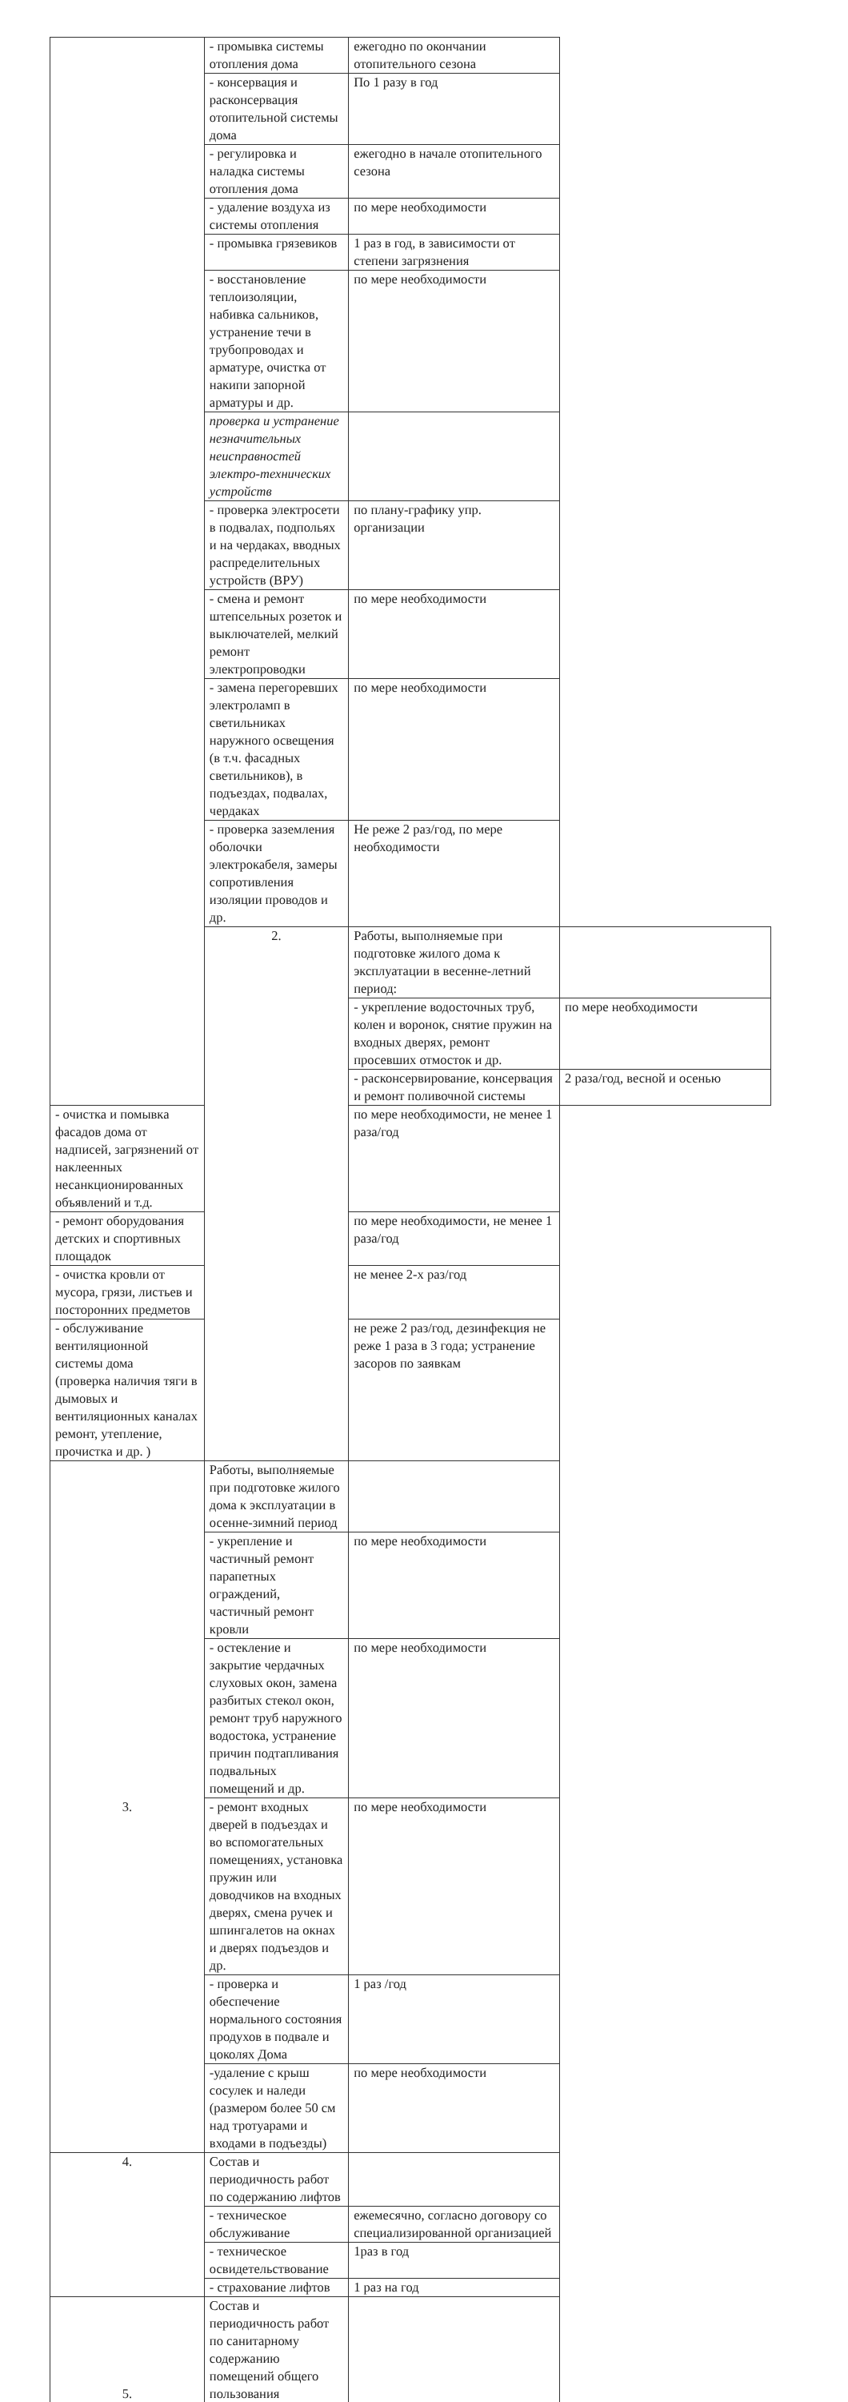| | - промывка системы отопления дома | ежегодно по окончании отопительного сезона | |
| | - консервация и расконсервация отопительной системы дома | По 1 разу в год | |
| | - регулировка и наладка системы отопления дома | ежегодно в начале отопительного сезона | |
| | - удаление воздуха из системы отопления | по мере необходимости | |
| | - промывка грязевиков | 1 раз в год, в зависимости от степени загрязнения | |
| | - восстановление теплоизоляции, набивка сальников, устранение течи в трубопроводах и арматуре, очистка от накипи запорной арматуры и др. | по мере необходимости | |
| | проверка и устранение незначительных неисправностей электро-технических устройств | | |
| | - проверка электросети в подвалах, подпольях и на чердаках, вводных распределительных устройств (ВРУ) | по плану-графику упр. организации | |
| | - смена и ремонт штепсельных розеток и выключателей, мелкий ремонт электропроводки | по мере необходимости | |
| | - замена перегоревших электроламп в светильниках наружного освещения (в т.ч. фасадных светильников), в подъездах, подвалах, чердаках | по мере необходимости | |
| | - проверка заземления оболочки электрокабеля, замеры сопротивления изоляции проводов и др. | Не реже 2 раз/год, по мере необходимости | |
| | 2. | Работы, выполняемые при подготовке жилого дома к эксплуатации в весенне-летний период: | |
| | | - укрепление водосточных труб, колен и воронок, снятие пружин на входных дверях, ремонт просевших отмосток и др. | по мере необходимости |
| | | - расконсервирование, консервация и ремонт поливочной системы | 2 раза/год, весной и осенью |
| - очистка и помывка фасадов дома от надписей, загрязнений от наклеенных несанкционированных объявлений и т.д. | | по мере необходимости, не менее 1 раза/год | |
| - ремонт оборудования детских и спортивных площадок | | по мере необходимости, не менее 1 раза/год | |
| - очистка кровли от мусора, грязи, листьев и посторонних предметов | | не менее 2-х раз/год | |
| - обслуживание вентиляционной системы дома (проверка наличия тяги в дымовых и вентиляционных каналах ремонт, утепление, прочистка и др. ) | | не реже 2 раз/год, дезинфекция не реже 1 раза в 3 года; устранение засоров по заявкам | |
| 3. | Работы, выполняемые при подготовке жилого дома к эксплуатации в осенне-зимний период | | |
| | - укрепление и частичный ремонт парапетных ограждений, частичный ремонт кровли | по мере необходимости | |
| | - остекление и закрытие чердачных слуховых окон, замена разбитых стекол окон, ремонт труб наружного водостока, устранение причин подтапливания подвальных помещений и др. | по мере необходимости | |
| | - ремонт входных дверей в подъездах и во вспомогательных помещениях, установка пружин или доводчиков на входных дверях, смена ручек и шпингалетов на окнах и дверях подъездов и др. | по мере необходимости | |
| | - проверка и обеспечение нормального состояния продухов в подвале и цоколях Дома | 1 раз /год | |
| | -удаление с крыш сосулек и наледи (размером более 50 см над тротуарами и входами в подъезды) | по мере необходимости | |
| 4. | Состав и периодичность работ по содержанию лифтов | | |
| | - техническое обслуживание | ежемесячно, согласно договору со специализированной организацией | |
| | - техническое освидетельствование | 1раз в год | |
| | - страхование лифтов | 1 раз на год | |
| 5. | Состав и периодичность работ по санитарному содержанию помещений общего пользования | | |